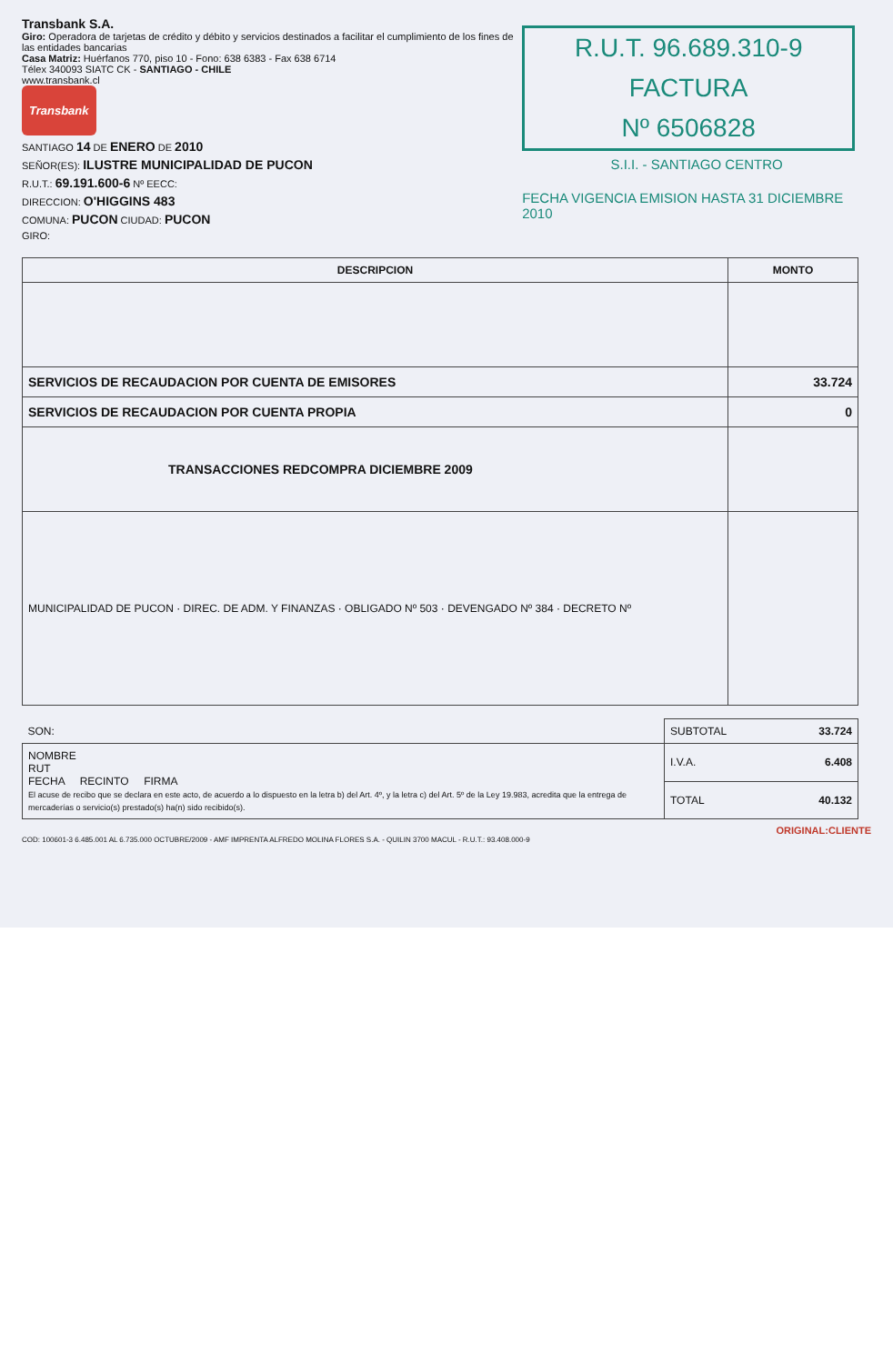Transbank S.A.
Giro: Operadora de tarjetas de crédito y débito y servicios destinados a facilitar el cumplimiento de los fines de las entidades bancarias
Casa Matriz: Huérfanos 770, piso 10 - Fono: 638 6383 - Fax 638 6714
Télex 340093 SIATC CK - SANTIAGO - CHILE
www.transbank.cl
Transbank
SANTIAGO 14 DE ENERO DE 2010
SEÑOR(ES): ILUSTRE MUNICIPALIDAD DE PUCON
R.U.T.: 69.191.600-6 Nº EECC:
DIRECCION: O'HIGGINS 483
COMUNA: PUCON CIUDAD: PUCON
GIRO:
R.U.T. 96.689.310-9
FACTURA
Nº 6506828
S.I.I. - SANTIAGO CENTRO
FECHA VIGENCIA EMISION HASTA 31 DICIEMBRE 2010
| DESCRIPCION | MONTO |
| --- | --- |
| SERVICIOS DE RECAUDACION POR CUENTA DE EMISORES | 33.724 |
| SERVICIOS DE RECAUDACION POR CUENTA PROPIA | 0 |
| TRANSACCIONES REDCOMPRA DICIEMBRE 2009 | |
| MUNICIPALIDAD DE PUCON · DIREC. DE ADM. Y FINANZAS · OBLIGADO Nº 503 · DEVENGADO Nº 384 · DECRETO Nº | |
| SON: | SUBTOTAL 33.724 |
| NOMBRE RUT FECHA RECINTO FIRMA El acuse de recibo que se declara en este acto, de acuerdo a lo dispuesto en la letra b) del Art. 4º, y la letra c) del Art. 5º de la Ley 19.983, acredita que la entrega de mercaderías o servicio(s) prestado(s) ha(n) sido recibido(s). | I.V.A. 6.408 |
| | TOTAL 40.132 |
ORIGINAL:CLIENTE
COD: 100601-3 6.485.001 AL 6.735.000 OCTUBRE/2009 - AMF IMPRENTA ALFREDO MOLINA FLORES S.A. - QUILIN 3700 MACUL - R.U.T.: 93.408.000-9